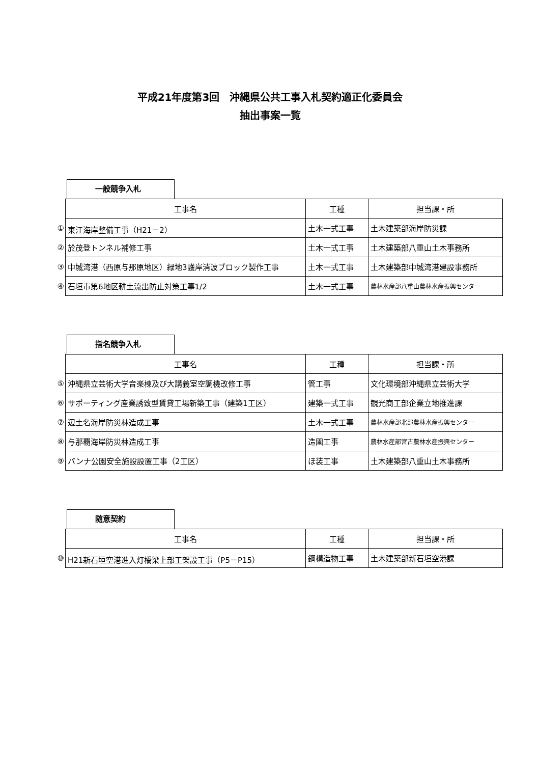平成21年度第3回　沖縄県公共工事入札契約適正化委員会
抽出事案一覧
一般競争入札
| | 工事名 | 工種 | 担当課・所 |
| ① | 東江海岸整備工事（H21－2） | 土木一式工事 | 土木建築部海岸防災課 |
| ② | 於茂登トンネル補修工事 | 土木一式工事 | 土木建築部八重山土木事務所 |
| ③ | 中城湾港（西原与那原地区）緑地3護岸消波ブロック製作工事 | 土木一式工事 | 土木建築部中城湾港建設事務所 |
| ④ | 石垣市第6地区耕土流出防止対策工事1/2 | 土木一式工事 | 農林水産部八重山農林水産振興センター |
指名競争入札
| | 工事名 | 工種 | 担当課・所 |
| ⑤ | 沖縄県立芸術大学音楽棟及び大講義室空調機改修工事 | 管工事 | 文化環境部沖縄県立芸術大学 |
| ⑥ | サポーティング産業誘致型賃貸工場新築工事（建築1工区） | 建築一式工事 | 観光商工部企業立地推進課 |
| ⑦ | 辺土名海岸防災林造成工事 | 土木一式工事 | 農林水産部北部農林水産振興センター |
| ⑧ | 与那覇海岸防災林造成工事 | 造園工事 | 農林水産部宮古農林水産振興センター |
| ⑨ | バンナ公園安全施設設置工事（2工区） | ほ装工事 | 土木建築部八重山土木事務所 |
随意契約
| | 工事名 | 工種 | 担当課・所 |
| ⑩ | H21新石垣空港進入灯橋梁上部工架設工事（P5－P15） | 鋼構造物工事 | 土木建築部新石垣空港課 |